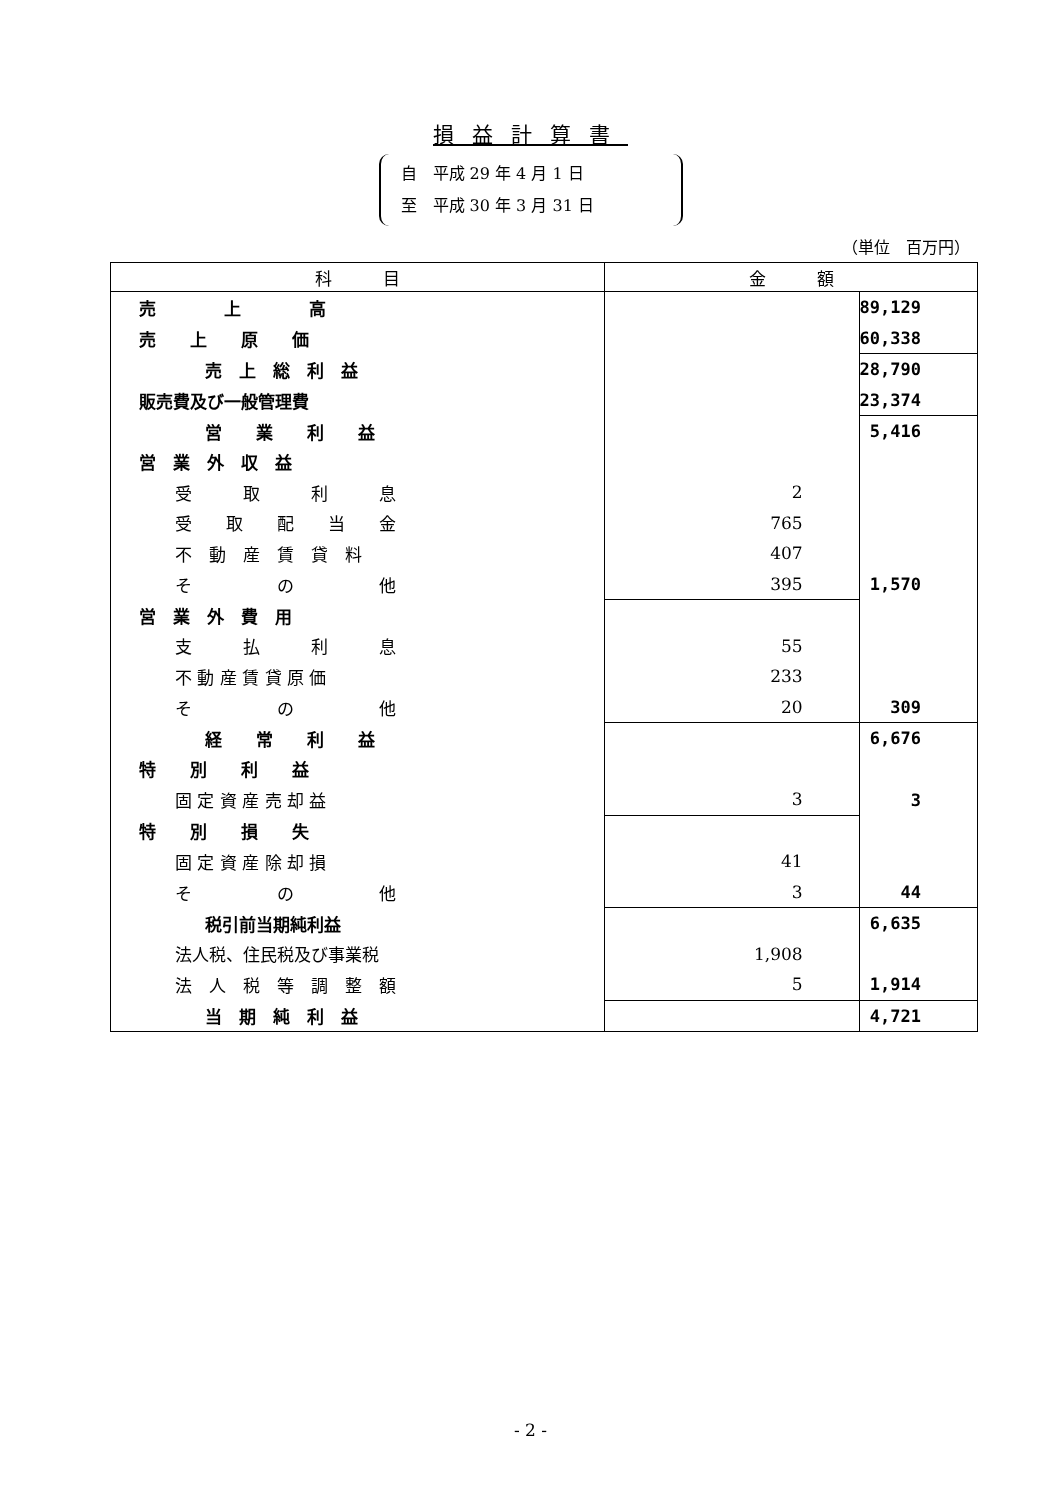損益計算書
自　平成 29 年 4 月 1 日
至　平成 30 年 3 月 31 日
（単位　百万円）
| 科 目 | 金 額 | |
| --- | --- | --- |
| 売 上 高 | | 89,129 |
| 売 上 原 価 | | 60,338 |
| 売 上 総 利 益 | | 28,790 |
| 販売費及び一般管理費 | | 23,374 |
| 営 業 利 益 | | 5,416 |
| 営 業 外 収 益 | | |
| 受 取 利 息 | 2 | |
| 受 取 配 当 金 | 765 | |
| 不 動 産 賃 貸 料 | 407 | |
| そ の 他 | 395 | 1,570 |
| 営 業 外 費 用 | | |
| 支 払 利 息 | 55 | |
| 不 動 産 賃 貸 原 価 | 233 | |
| そ の 他 | 20 | 309 |
| 経 常 利 益 | | 6,676 |
| 特 別 利 益 | | |
| 固 定 資 産 売 却 益 | 3 | 3 |
| 特 別 損 失 | | |
| 固 定 資 産 除 却 損 | 41 | |
| そ の 他 | 3 | 44 |
| 税引前当期純利益 | | 6,635 |
| 法人税、住民税及び事業税 | 1,908 | |
| 法 人 税 等 調 整 額 | 5 | 1,914 |
| 当 期 純 利 益 | | 4,721 |
- 2 -